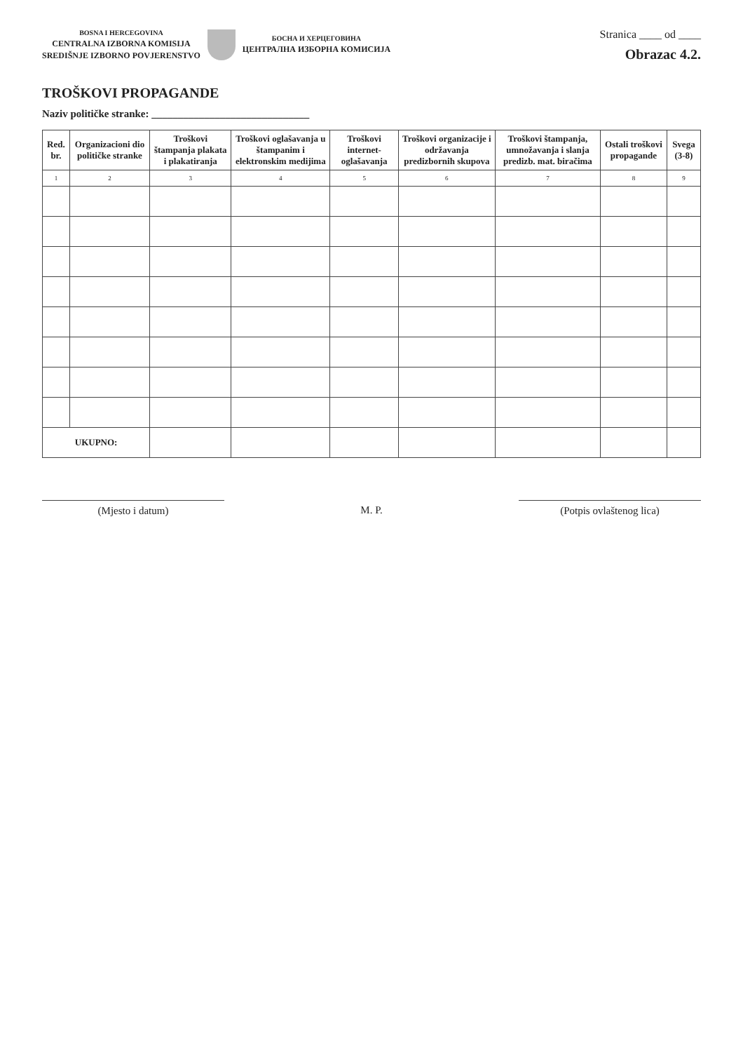BOSNA I HERCEGOVINA
CENTRALNA IZBORNA KOMISIJA
SREDIŠNJE IZBORNO POVJERENSTVO
БОСНА И ХЕРЦЕГОВИНА
ЦЕНТРАЛНА ИЗБОРНА КОМИСИЈА
Stranica ____ od ____
Obrazac 4.2.
TROŠKOVI PROPAGANDE
Naziv političke stranke: ______________________________
| Red. br. | Organizacioni dio političke stranke | Troškovi štampanja plakata i plakatiranja | Troškovi oglašavanja u štampanim i elektronskim medijima | Troškovi internet-oglašavanja | Troškovi organizacije i održavanja predizbornih skupova | Troškovi štampanja, umnožavanja i slanja predizb. mat. biračima | Ostali troškovi propagande | Svega (3-8) |
| --- | --- | --- | --- | --- | --- | --- | --- | --- |
| 1 | 2 | 3 | 4 | 5 | 6 | 7 | 8 | 9 |
| UKUPNO: | | | | | | | | |
(Mjesto i datum) M. P. (Potpis ovlaštenog lica)